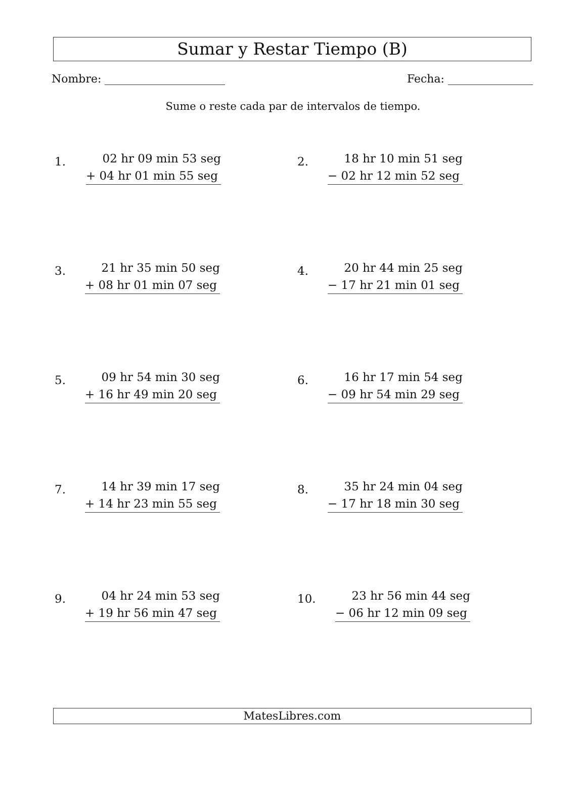Sumar y Restar Tiempo (B)
Nombre: Fecha:
Sume o reste cada par de intervalos de tiempo.
1.
02 hr 09 min 53 seg
+ 04 hr 01 min 55 seg
2.
18 hr 10 min 51 seg
− 02 hr 12 min 52 seg
3.
21 hr 35 min 50 seg
+ 08 hr 01 min 07 seg
4.
20 hr 44 min 25 seg
− 17 hr 21 min 01 seg
5.
09 hr 54 min 30 seg
+ 16 hr 49 min 20 seg
6.
16 hr 17 min 54 seg
− 09 hr 54 min 29 seg
7.
14 hr 39 min 17 seg
+ 14 hr 23 min 55 seg
8.
35 hr 24 min 04 seg
− 17 hr 18 min 30 seg
9.
04 hr 24 min 53 seg
+ 19 hr 56 min 47 seg
10.
23 hr 56 min 44 seg
− 06 hr 12 min 09 seg
MatesLibres.com